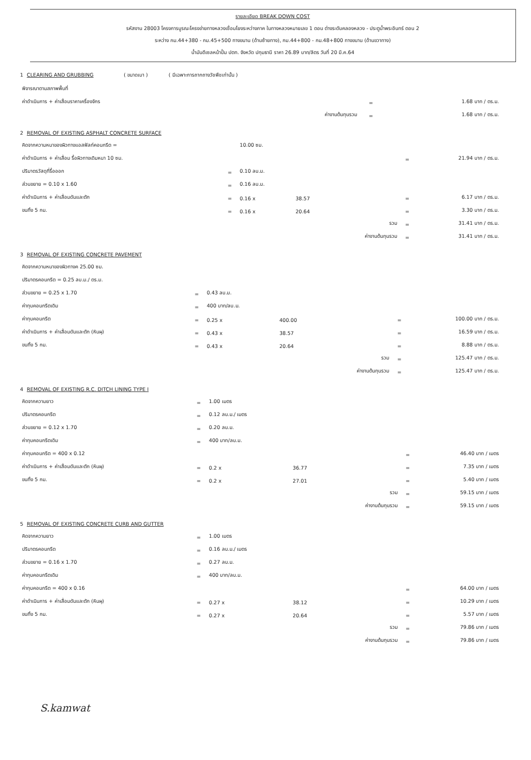รายละเอียด BREAK DOWN COST
รหัสงาน 28003 โครงการบูรณะโครงข่ายทางหลวงเชื่อมโยงระหว่างภาค ในทางหลวงหมายเลข 1 ตอน ต่างระดับคลองหลวง - ประตูน้ำพระอินทร์ ตอน 2
ระหว่าง กม.44+380 - กม.45+500 ทางขนาน (ด้านซ้ายทาง), กม.44+800 - กม.48+800 ทางขนาน (ด้านขวาทาง)
น้ำมันดีเซลหน้าปั้ม ปตท. จังหวัด ปทุมธานี ราคา 26.89 บาท/ลิตร วันที่ 20 มี.ค.64
1 CLEARING AND GRUBBING ( ขนาดเบา ) ( มีเฉพาะการถากถางวัชพืชเท่านั้น )
| พิจารณาตามสภาพพื้นที่ | | | |
| ค่าดำเนินการ + ค่าเสื่อมราคาเครื่องจักร | | = | 1.68 บาท / ตร.ม. |
| | ค่างานต้นทุนรวม | = | 1.68 บาท / ตร.ม. |
2 REMOVAL OF EXISTING ASPHALT CONCRETE SURFACE
| คิดจากความหนาของผิวทางแอสฟัลท์คอนกรีต = | | 10.00 ซม. | | | | |
| ค่าดำเนินการ + ค่าเสื่อม รื้อผิวทางเดิมหนา 10 ซม. | | | | | = | 21.94 บาท / ตร.ม. |
| ปริมาตรวัสดุที่รื้อออก | = | 0.10 ลบ.ม. | | | | |
| ส่วนขยาย = 0.10 x 1.60 | = | 0.16 ลบ.ม. | | | | |
| ค่าดำเนินการ + ค่าเสื่อมดันและตัก | = | 0.16 x | 38.57 | | = | 6.17 บาท / ตร.ม. |
| ขนทิ้ง 5 กม. | = | 0.16 x | 20.64 | | = | 3.30 บาท / ตร.ม. |
| | | | | รวม | = | 31.41 บาท / ตร.ม. |
| | | | | ค่างานต้นทุนรวม | = | 31.41 บาท / ตร.ม. |
3 REMOVAL OF EXISTING CONCRETE PAVEMENT
| คิดจากความหนาของผิวทางค 25.00 ซม. | | | | | | |
| ปริมาตรคอนกรีต = 0.25 ลบ.ม./ ตร.ม. | | | | | | |
| ส่วนขยาย = 0.25 x 1.70 | = | 0.43 ลบ.ม. | | | | |
| ค่าทุบคอนกรีตเดิม | = | 400 บาท/ลบ.ม. | | | | |
| ค่าทุบคอนกรีต | = | 0.25 x | 400.00 | | = | 100.00 บาท / ตร.ม. |
| ค่าดำเนินการ + ค่าเสื่อมดันและตัก (หินผุ) | = | 0.43 x | 38.57 | | = | 16.59 บาท / ตร.ม. |
| ขนทิ้ง 5 กม. | = | 0.43 x | 20.64 | | = | 8.88 บาท / ตร.ม. |
| | | | | รวม | = | 125.47 บาท / ตร.ม. |
| | | | | ค่างานต้นทุนรวม | = | 125.47 บาท / ตร.ม. |
4 REMOVAL OF EXISTING R.C. DITCH LINING TYPE I
| คิดจากความยาว | = | 1.00 เมตร | | | | |
| ปริมาตรคอนกรีต | = | 0.12 ลบ.ม./ เมตร | | | | |
| ส่วนขยาย = 0.12 x 1.70 | = | 0.20 ลบ.ม. | | | | |
| ค่าทุบคอนกรีตเดิม | = | 400 บาท/ลบ.ม. | | | | |
| ค่าทุบคอนกรีต = 400 x 0.12 | | | | | = | 46.40 บาท / เมตร |
| ค่าดำเนินการ + ค่าเสื่อมดันและตัก (หินผุ) | = | 0.2 x | 36.77 | | = | 7.35 บาท / เมตร |
| ขนทิ้ง 5 กม. | = | 0.2 x | 27.01 | | = | 5.40 บาท / เมตร |
| | | | | รวม | = | 59.15 บาท / เมตร |
| | | | | ค่างานต้นทุนรวม | = | 59.15 บาท / เมตร |
5 REMOVAL OF EXISTING CONCRETE CURB AND GUTTER
| คิดจากความยาว | = | 1.00 เมตร | | | | |
| ปริมาตรคอนกรีต | = | 0.16 ลบ.ม./ เมตร | | | | |
| ส่วนขยาย = 0.16 x 1.70 | = | 0.27 ลบ.ม. | | | | |
| ค่าทุบคอนกรีตเดิม | = | 400 บาท/ลบ.ม. | | | | |
| ค่าทุบคอนกรีต = 400 x 0.16 | | | | | = | 64.00 บาท / เมตร |
| ค่าดำเนินการ + ค่าเสื่อมดันและตัก (หินผุ) | = | 0.27 x | 38.12 | | = | 10.29 บาท / เมตร |
| ขนทิ้ง 5 กม. | = | 0.27 x | 20.64 | | = | 5.57 บาท / เมตร |
| | | | | รวม | = | 79.86 บาท / เมตร |
| | | | | ค่างานต้นทุนรวม | = | 79.86 บาท / เมตร |
S.kamwat